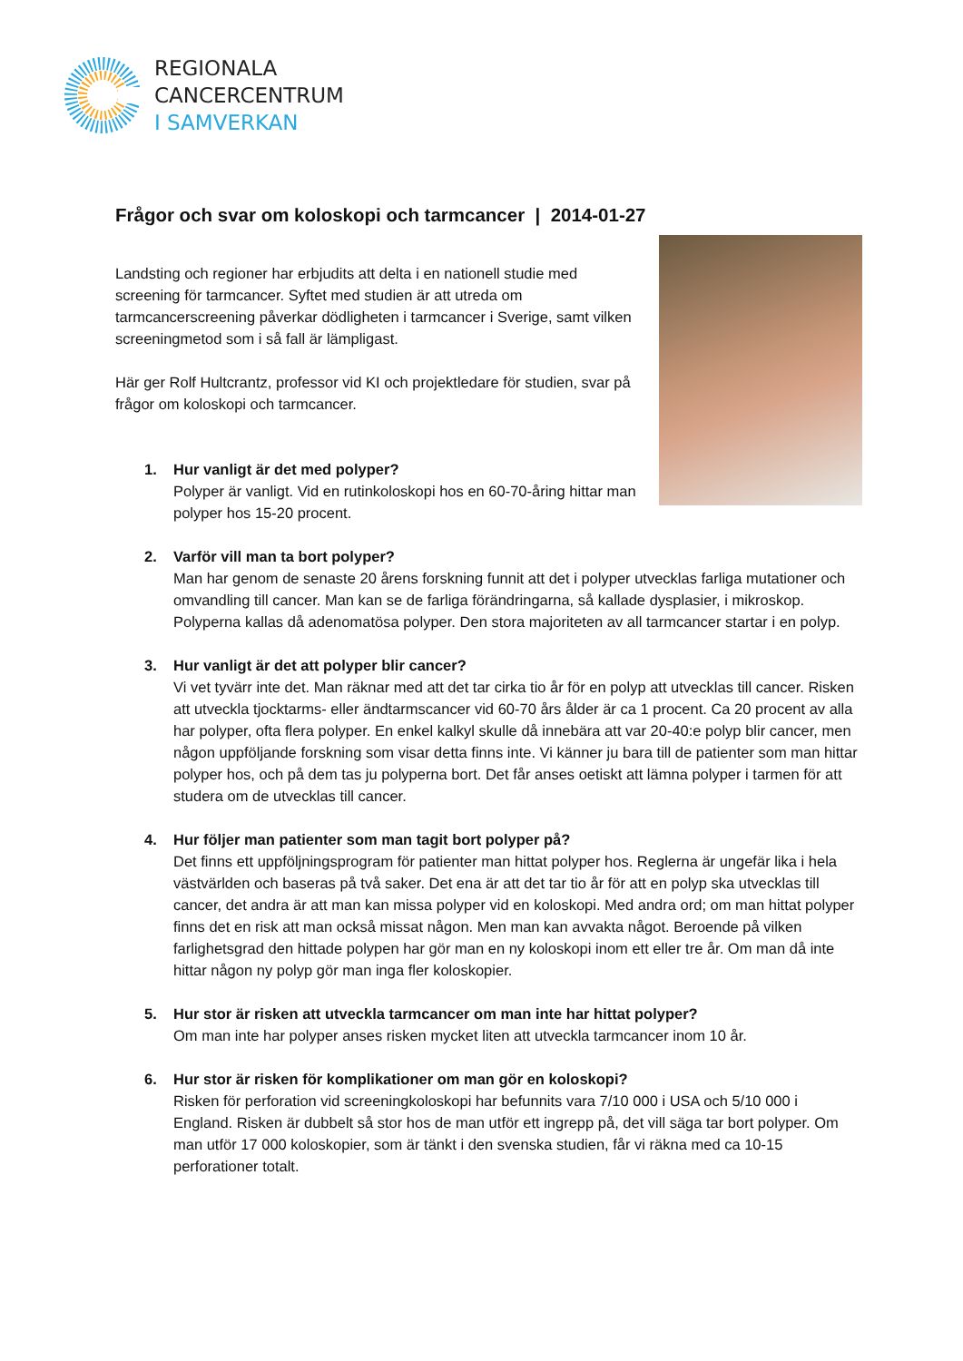REGIONALA
CANCERCENTRUM
I SAMVERKAN
Frågor och svar om koloskopi och tarmcancer | 2014-01-27
Landsting och regioner har erbjudits att delta i en nationell studie med screening för tarmcancer. Syftet med studien är att utreda om tarmcancerscreening påverkar dödligheten i tarmcancer i Sverige, samt vilken screeningmetod som i så fall är lämpligast.
Här ger Rolf Hultcrantz, professor vid KI och projektledare för studien, svar på frågor om koloskopi och tarmcancer.
1. Hur vanligt är det med polyper?
Polyper är vanligt. Vid en rutinkoloskopi hos en 60-70-åring hittar man polyper hos 15-20 procent.
2. Varför vill man ta bort polyper?
Man har genom de senaste 20 årens forskning funnit att det i polyper utvecklas farliga mutationer och omvandling till cancer. Man kan se de farliga förändringarna, så kallade dysplasier, i mikroskop. Polyperna kallas då adenomatösa polyper. Den stora majoriteten av all tarmcancer startar i en polyp.
3. Hur vanligt är det att polyper blir cancer?
Vi vet tyvärr inte det. Man räknar med att det tar cirka tio år för en polyp att utvecklas till cancer. Risken att utveckla tjocktarms- eller ändtarmscancer vid 60-70 års ålder är ca 1 procent. Ca 20 procent av alla har polyper, ofta flera polyper. En enkel kalkyl skulle då innebära att var 20-40:e polyp blir cancer, men någon uppföljande forskning som visar detta finns inte. Vi känner ju bara till de patienter som man hittar polyper hos, och på dem tas ju polyperna bort. Det får anses oetiskt att lämna polyper i tarmen för att studera om de utvecklas till cancer.
4. Hur följer man patienter som man tagit bort polyper på?
Det finns ett uppföljningsprogram för patienter man hittat polyper hos. Reglerna är ungefär lika i hela västvärlden och baseras på två saker. Det ena är att det tar tio år för att en polyp ska utvecklas till cancer, det andra är att man kan missa polyper vid en koloskopi. Med andra ord; om man hittat polyper finns det en risk att man också missat någon. Men man kan avvakta något. Beroende på vilken farlighetsgrad den hittade polypen har gör man en ny koloskopi inom ett eller tre år. Om man då inte hittar någon ny polyp gör man inga fler koloskopier.
5. Hur stor är risken att utveckla tarmcancer om man inte har hittat polyper?
Om man inte har polyper anses risken mycket liten att utveckla tarmcancer inom 10 år.
6. Hur stor är risken för komplikationer om man gör en koloskopi?
Risken för perforation vid screeningkoloskopi har befunnits vara 7/10 000 i USA och 5/10 000 i England. Risken är dubbelt så stor hos de man utför ett ingrepp på, det vill säga tar bort polyper. Om man utför 17 000 koloskopier, som är tänkt i den svenska studien, får vi räkna med ca 10-15 perforationer totalt.